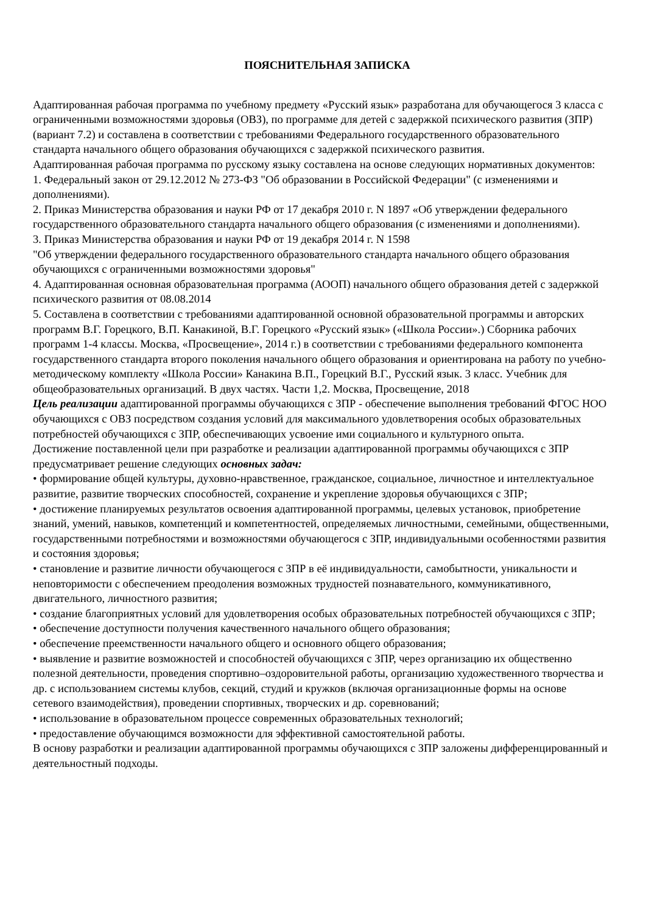ПОЯСНИТЕЛЬНАЯ ЗАПИСКА
Адаптированная рабочая программа по учебному предмету «Русский язык» разработана для обучающегося 3 класса с ограниченными возможностями здоровья (ОВЗ), по программе для детей с задержкой психического развития (ЗПР) (вариант 7.2) и составлена в соответствии с требованиями Федерального государственного образовательного стандарта начального общего образования обучающихся с задержкой психического развития.
Адаптированная рабочая программа по русскому языку составлена на основе следующих нормативных документов:
1. Федеральный закон от 29.12.2012 № 273-ФЗ "Об образовании в Российской Федерации" (с изменениями и дополнениями).
2. Приказ Министерства образования и науки РФ от 17 декабря 2010 г. N 1897 «Об утверждении федерального государственного образовательного стандарта начального общего образования (с изменениями и дополнениями).
3. Приказ Министерства образования и науки РФ от 19 декабря 2014 г. N 1598
"Об утверждении федерального государственного образовательного стандарта начального общего образования обучающихся с ограниченными возможностями здоровья"
4. Адаптированная основная образовательная программа (АООП) начального общего образования детей с задержкой психического развития от 08.08.2014
5. Составлена в соответствии с требованиями адаптированной основной образовательной программы и авторских программ В.Г. Горецкого, В.П. Канакиной, В.Г. Горецкого «Русский язык» («Школа России».) Сборника рабочих программ 1-4 классы. Москва, «Просвещение», 2014 г.) в соответствии с требованиями федерального компонента государственного стандарта второго поколения начального общего образования и ориентирована на работу по учебно-методическому комплекту «Школа России» Канакина В.П., Горецкий В.Г., Русский язык. 3 класс. Учебник для общеобразовательных организаций. В двух частях. Части 1,2. Москва, Просвещение, 2018
Цель реализации адаптированной программы обучающихся с ЗПР - обеспечение выполнения требований ФГОС НОО обучающихся с ОВЗ посредством создания условий для максимального удовлетворения особых образовательных потребностей обучающихся с ЗПР, обеспечивающих усвоение ими социального и культурного опыта.
Достижение поставленной цели при разработке и реализации адаптированной программы обучающихся с ЗПР предусматривает решение следующих основных задач:
• формирование общей культуры, духовно-нравственное, гражданское, социальное, личностное и интеллектуальное развитие, развитие творческих способностей, сохранение и укрепление здоровья обучающихся с ЗПР;
• достижение планируемых результатов освоения адаптированной программы, целевых установок, приобретение знаний, умений, навыков, компетенций и компетентностей, определяемых личностными, семейными, общественными, государственными потребностями и возможностями обучающегося с ЗПР, индивидуальными особенностями развития и состояния здоровья;
• становление и развитие личности обучающегося с ЗПР в её индивидуальности, самобытности, уникальности и неповторимости с обеспечением преодоления возможных трудностей познавательного, коммуникативного, двигательного, личностного развития;
• создание благоприятных условий для удовлетворения особых образовательных потребностей обучающихся с ЗПР;
• обеспечение доступности получения качественного начального общего образования;
• обеспечение преемственности начального общего и основного общего образования;
• выявление и развитие возможностей и способностей обучающихся с ЗПР, через организацию их общественно полезной деятельности, проведения спортивно–оздоровительной работы, организацию художественного творчества и др. с использованием системы клубов, секций, студий и кружков (включая организационные формы на основе сетевого взаимодействия), проведении спортивных, творческих и др. соревнований;
• использование в образовательном процессе современных образовательных технологий;
• предоставление обучающимся возможности для эффективной самостоятельной работы.
В основу разработки и реализации адаптированной программы обучающихся с ЗПР заложены дифференцированный и деятельностный подходы.